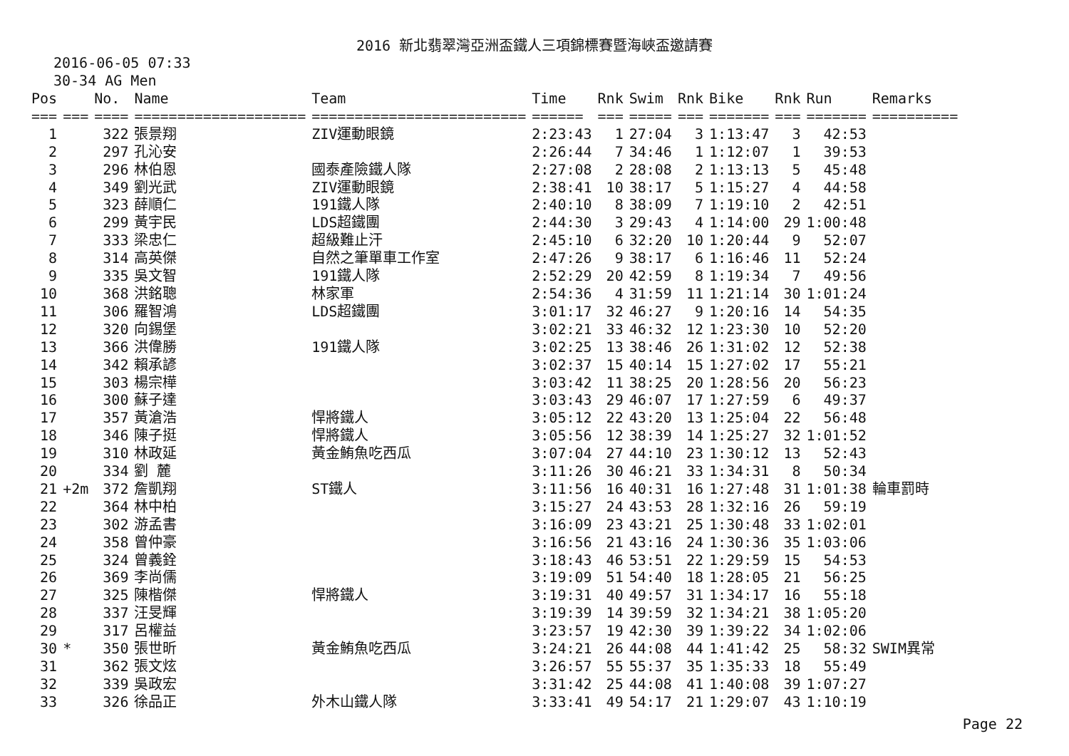2016 新北翡翠灣亞洲盃鐵人三項錦標賽暨海峽盃邀請賽
2016-06-05 07:33
30-34 AG Men
| Pos | | No. | Name | Team | Time | Rnk | Swim | Rnk | Bike | Rnk | Run | Remarks |
| --- | --- | --- | --- | --- | --- | --- | --- | --- | --- | --- | --- | --- |
| === | === | ==== | ==================== | ========================= | ====== | === | ===== | === | ======= | === | ======= | ========== |
| 1 | | 322 | 張景翔 | ZIV運動眼鏡 | 2:23:43 | 1 | 27:04 | 3 | 1:13:47 | 3 | 42:53 | |
| 2 | | 297 | 孔沁安 | | 2:26:44 | 7 | 34:46 | 1 | 1:12:07 | 1 | 39:53 | |
| 3 | | 296 | 林伯恩 | 國泰產險鐵人隊 | 2:27:08 | 2 | 28:08 | 2 | 1:13:13 | 5 | 45:48 | |
| 4 | | 349 | 劉光武 | ZIV運動眼鏡 | 2:38:41 | 10 | 38:17 | 5 | 1:15:27 | 4 | 44:58 | |
| 5 | | 323 | 薛順仁 | 191鐵人隊 | 2:40:10 | 8 | 38:09 | 7 | 1:19:10 | 2 | 42:51 | |
| 6 | | 299 | 黃宇民 | LDS超鐵團 | 2:44:30 | 3 | 29:43 | 4 | 1:14:00 | 29 | 1:00:48 | |
| 7 | | 333 | 梁忠仁 | 超級難止汗 | 2:45:10 | 6 | 32:20 | 10 | 1:20:44 | 9 | 52:07 | |
| 8 | | 314 | 高英傑 | 自然之筆單車工作室 | 2:47:26 | 9 | 38:17 | 6 | 1:16:46 | 11 | 52:24 | |
| 9 | | 335 | 吳文智 | 191鐵人隊 | 2:52:29 | 20 | 42:59 | 8 | 1:19:34 | 7 | 49:56 | |
| 10 | | 368 | 洪銘聰 | 林家軍 | 2:54:36 | 4 | 31:59 | 11 | 1:21:14 | 30 | 1:01:24 | |
| 11 | | 306 | 羅智鴻 | LDS超鐵團 | 3:01:17 | 32 | 46:27 | 9 | 1:20:16 | 14 | 54:35 | |
| 12 | | 320 | 向錫堡 | | 3:02:21 | 33 | 46:32 | 12 | 1:23:30 | 10 | 52:20 | |
| 13 | | 366 | 洪偉勝 | 191鐵人隊 | 3:02:25 | 13 | 38:46 | 26 | 1:31:02 | 12 | 52:38 | |
| 14 | | 342 | 賴承諺 | | 3:02:37 | 15 | 40:14 | 15 | 1:27:02 | 17 | 55:21 | |
| 15 | | 303 | 楊宗樺 | | 3:03:42 | 11 | 38:25 | 20 | 1:28:56 | 20 | 56:23 | |
| 16 | | 300 | 蘇子達 | | 3:03:43 | 29 | 46:07 | 17 | 1:27:59 | 6 | 49:37 | |
| 17 | | 357 | 黃滄浩 | 悍將鐵人 | 3:05:12 | 22 | 43:20 | 13 | 1:25:04 | 22 | 56:48 | |
| 18 | | 346 | 陳子挺 | 悍將鐵人 | 3:05:56 | 12 | 38:39 | 14 | 1:25:27 | 32 | 1:01:52 | |
| 19 | | 310 | 林政延 | 黃金鮪魚吃西瓜 | 3:07:04 | 27 | 44:10 | 23 | 1:30:12 | 13 | 52:43 | |
| 20 | | 334 | 劉 麓 | | 3:11:26 | 30 | 46:21 | 33 | 1:34:31 | 8 | 50:34 | |
| 21 | +2m | 372 | 詹凱翔 | ST鐵人 | 3:11:56 | 16 | 40:31 | 16 | 1:27:48 | 31 | 1:01:38 | 輪車罰時 |
| 22 | | 364 | 林中柏 | | 3:15:27 | 24 | 43:53 | 28 | 1:32:16 | 26 | 59:19 | |
| 23 | | 302 | 游孟書 | | 3:16:09 | 23 | 43:21 | 25 | 1:30:48 | 33 | 1:02:01 | |
| 24 | | 358 | 曾仲豪 | | 3:16:56 | 21 | 43:16 | 24 | 1:30:36 | 35 | 1:03:06 | |
| 25 | | 324 | 曾義銓 | | 3:18:43 | 46 | 53:51 | 22 | 1:29:59 | 15 | 54:53 | |
| 26 | | 369 | 李尚儒 | | 3:19:09 | 51 | 54:40 | 18 | 1:28:05 | 21 | 56:25 | |
| 27 | | 325 | 陳楷傑 | 悍將鐵人 | 3:19:31 | 40 | 49:57 | 31 | 1:34:17 | 16 | 55:18 | |
| 28 | | 337 | 汪旻輝 | | 3:19:39 | 14 | 39:59 | 32 | 1:34:21 | 38 | 1:05:20 | |
| 29 | | 317 | 呂權益 | | 3:23:57 | 19 | 42:30 | 39 | 1:39:22 | 34 | 1:02:06 | |
| 30 | * | 350 | 張世昕 | 黃金鮪魚吃西瓜 | 3:24:21 | 26 | 44:08 | 44 | 1:41:42 | 25 | 58:32 | SWIM異常 |
| 31 | | 362 | 張文炫 | | 3:26:57 | 55 | 55:37 | 35 | 1:35:33 | 18 | 55:49 | |
| 32 | | 339 | 吳政宏 | | 3:31:42 | 25 | 44:08 | 41 | 1:40:08 | 39 | 1:07:27 | |
| 33 | | 326 | 徐品正 | 外木山鐵人隊 | 3:33:41 | 49 | 54:17 | 21 | 1:29:07 | 43 | 1:10:19 | |
Page 22